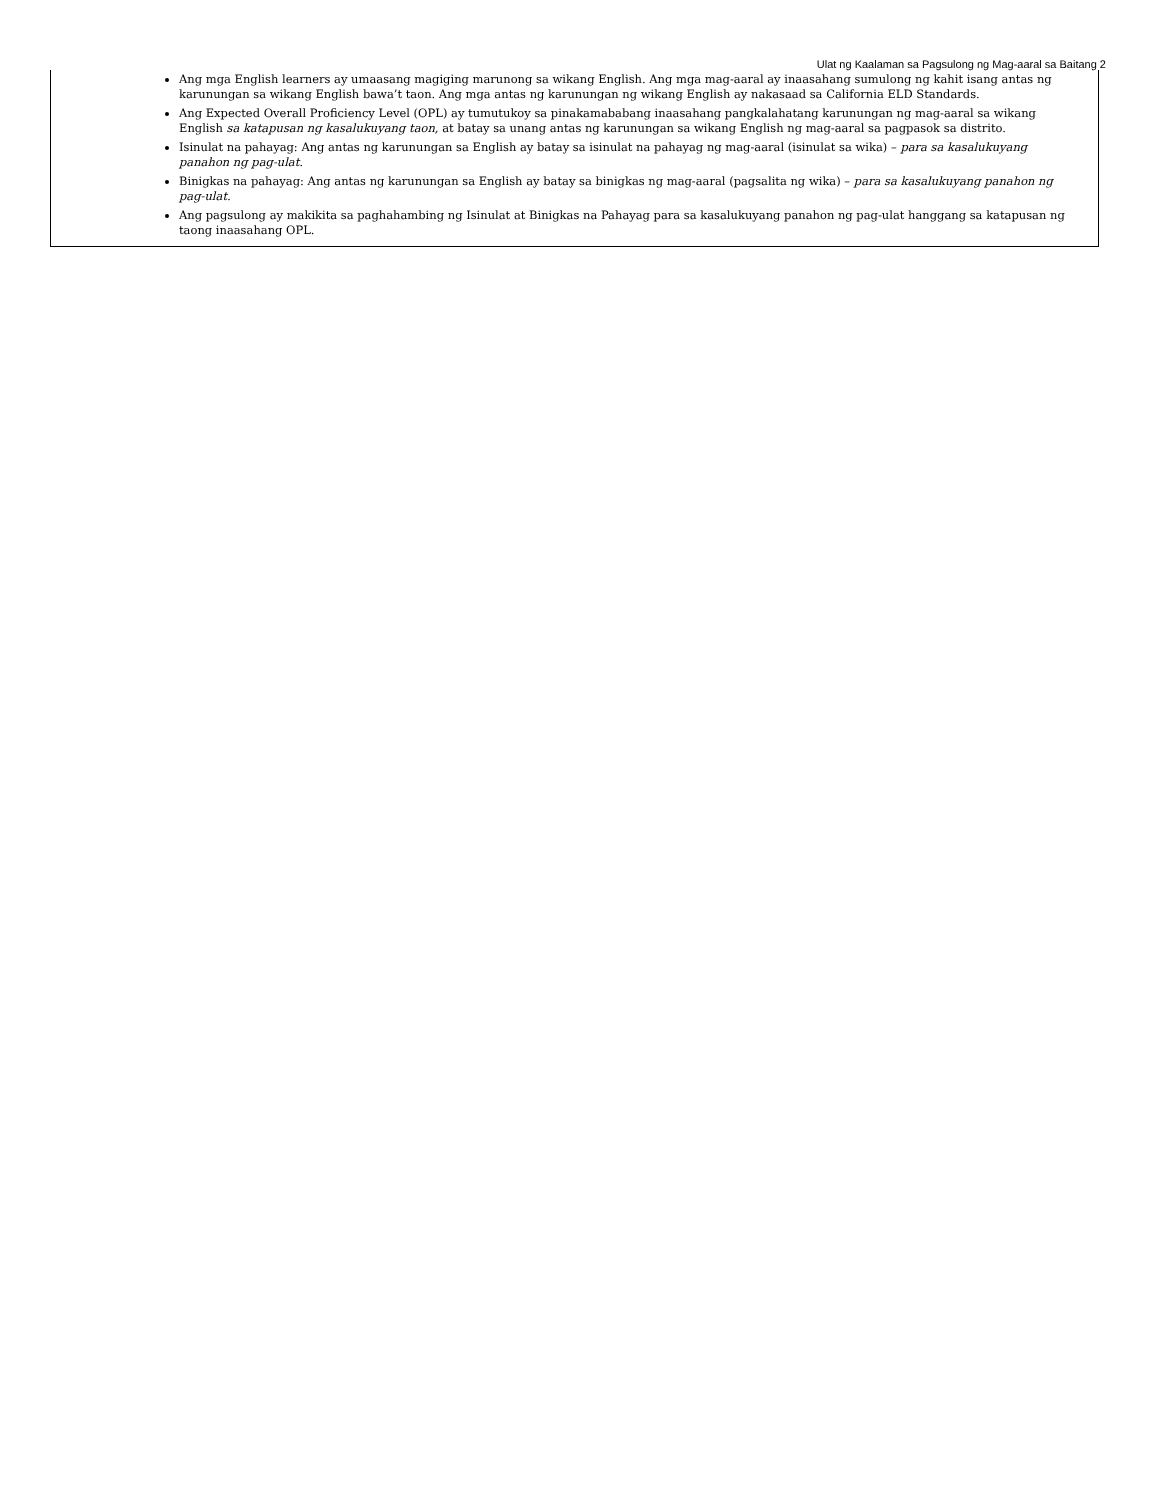Ulat ng Kaalaman sa Pagsulong ng Mag-aaral sa Baitang 2
Ang mga English learners ay umaasang magiging marunong sa wikang English. Ang mga mag-aaral ay inaasahang sumulong ng kahit isang antas ng karunungan sa wikang English bawa’t taon. Ang mga antas ng karunungan ng wikang English ay nakasaad sa California ELD Standards.
Ang Expected Overall Proficiency Level (OPL) ay tumutukoy sa pinakamababang inaasahang pangkalahatang karunungan ng mag-aaral sa wikang English sa katapusan ng kasalukuyang taon, at batay sa unang antas ng karunungan sa wikang English ng mag-aaral sa pagpasok sa distrito.
Isinulat na pahayag: Ang antas ng karunungan sa English ay batay sa isinulat na pahayag ng mag-aaral (isinulat sa wika) – para sa kasalukuyang panahon ng pag-ulat.
Binigkas na pahayag: Ang antas ng karunungan sa English ay batay sa binigkas ng mag-aaral (pagsalita ng wika) – para sa kasalukuyang panahon ng pag-ulat.
Ang pagsulong ay makikita sa paghahambing ng Isinulat at Binigkas na Pahayag para sa kasalukuyang panahon ng pag-ulat hanggang sa katapusan ng taong inaasahang OPL.